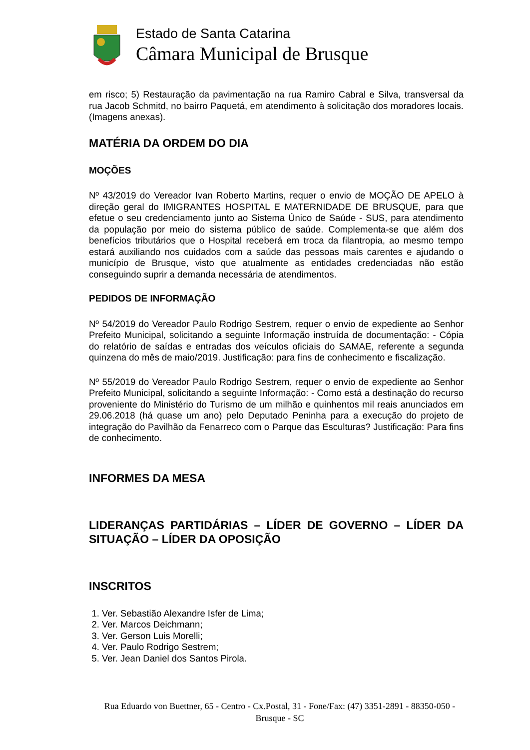Estado de Santa Catarina
Câmara Municipal de Brusque
em risco; 5) Restauração da pavimentação na rua Ramiro Cabral e Silva, transversal da rua Jacob Schmitd, no bairro Paquetá, em atendimento à solicitação dos moradores locais. (Imagens anexas).
MATÉRIA DA ORDEM DO DIA
MOÇÕES
Nº 43/2019 do Vereador Ivan Roberto Martins, requer o envio de MOÇÃO DE APELO à direção geral do IMIGRANTES HOSPITAL E MATERNIDADE DE BRUSQUE, para que efetue o seu credenciamento junto ao Sistema Único de Saúde - SUS, para atendimento da população por meio do sistema público de saúde. Complementa-se que além dos benefícios tributários que o Hospital receberá em troca da filantropia, ao mesmo tempo estará auxiliando nos cuidados com a saúde das pessoas mais carentes e ajudando o município de Brusque, visto que atualmente as entidades credenciadas não estão conseguindo suprir a demanda necessária de atendimentos.
PEDIDOS DE INFORMAÇÃO
Nº 54/2019 do Vereador Paulo Rodrigo Sestrem, requer o envio de expediente ao Senhor Prefeito Municipal, solicitando a seguinte Informação instruída de documentação: - Cópia do relatório de saídas e entradas dos veículos oficiais do SAMAE, referente a segunda quinzena do mês de maio/2019. Justificação: para fins de conhecimento e fiscalização.
Nº 55/2019 do Vereador Paulo Rodrigo Sestrem, requer o envio de expediente ao Senhor Prefeito Municipal, solicitando a seguinte Informação: - Como está a destinação do recurso proveniente do Ministério do Turismo de um milhão e quinhentos mil reais anunciados em 29.06.2018 (há quase um ano) pelo Deputado Peninha para a execução do projeto de integração do Pavilhão da Fenarreco com o Parque das Esculturas? Justificação: Para fins de conhecimento.
INFORMES DA MESA
LIDERANÇAS PARTIDÁRIAS – LÍDER DE GOVERNO – LÍDER DA SITUAÇÃO – LÍDER DA OPOSIÇÃO
INSCRITOS
1. Ver. Sebastião Alexandre Isfer de Lima;
2. Ver. Marcos Deichmann;
3. Ver. Gerson Luis Morelli;
4. Ver. Paulo Rodrigo Sestrem;
5. Ver. Jean Daniel dos Santos Pirola.
Rua Eduardo von Buettner, 65 - Centro - Cx.Postal, 31 - Fone/Fax: (47) 3351-2891 - 88350-050 -
Brusque - SC